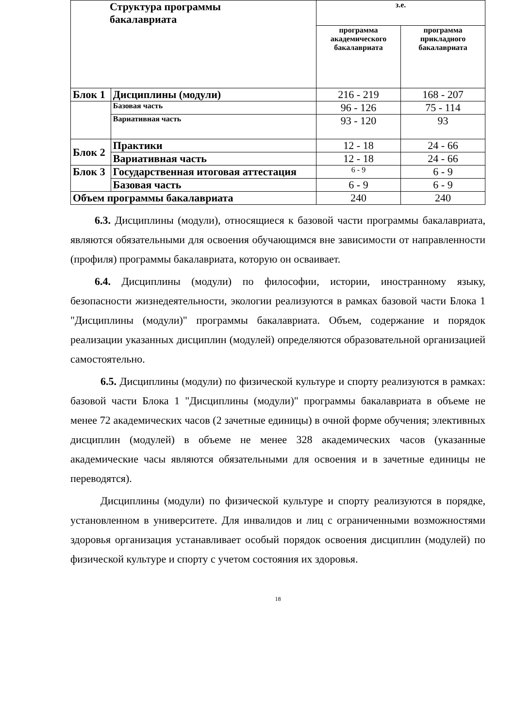| Структура программы бакалавриата | | з.е. | |
| --- | --- | --- | --- |
| | | программа академического бакалавриата | программа прикладного бакалавриата |
| Блок 1 | Дисциплины (модули) | 216 - 219 | 168 - 207 |
| | Базовая часть | 96 - 126 | 75 - 114 |
| | Вариативная часть | 93 - 120 | 93 |
| Блок 2 | Практики | 12 - 18 | 24 - 66 |
| | Вариативная часть | 12 - 18 | 24 - 66 |
| Блок 3 | Государственная итоговая аттестация | 6 - 9 | 6 - 9 |
| | Базовая часть | 6 - 9 | 6 - 9 |
| Объем программы бакалавриата | | 240 | 240 |
6.3. Дисциплины (модули), относящиеся к базовой части программы бакалавриата, являются обязательными для освоения обучающимся вне зависимости от направленности (профиля) программы бакалавриата, которую он осваивает.
6.4. Дисциплины (модули) по философии, истории, иностранному языку, безопасности жизнедеятельности, экологии реализуются в рамках базовой части Блока 1 "Дисциплины (модули)" программы бакалавриата. Объем, содержание и порядок реализации указанных дисциплин (модулей) определяются образовательной организацией самостоятельно.
6.5. Дисциплины (модули) по физической культуре и спорту реализуются в рамках: базовой части Блока 1 "Дисциплины (модули)" программы бакалавриата в объеме не менее 72 академических часов (2 зачетные единицы) в очной форме обучения; элективных дисциплин (модулей) в объеме не менее 328 академических часов (указанные академические часы являются обязательными для освоения и в зачетные единицы не переводятся).
Дисциплины (модули) по физической культуре и спорту реализуются в порядке, установленном в университете. Для инвалидов и лиц с ограниченными возможностями здоровья организация устанавливает особый порядок освоения дисциплин (модулей) по физической культуре и спорту с учетом состояния их здоровья.
18